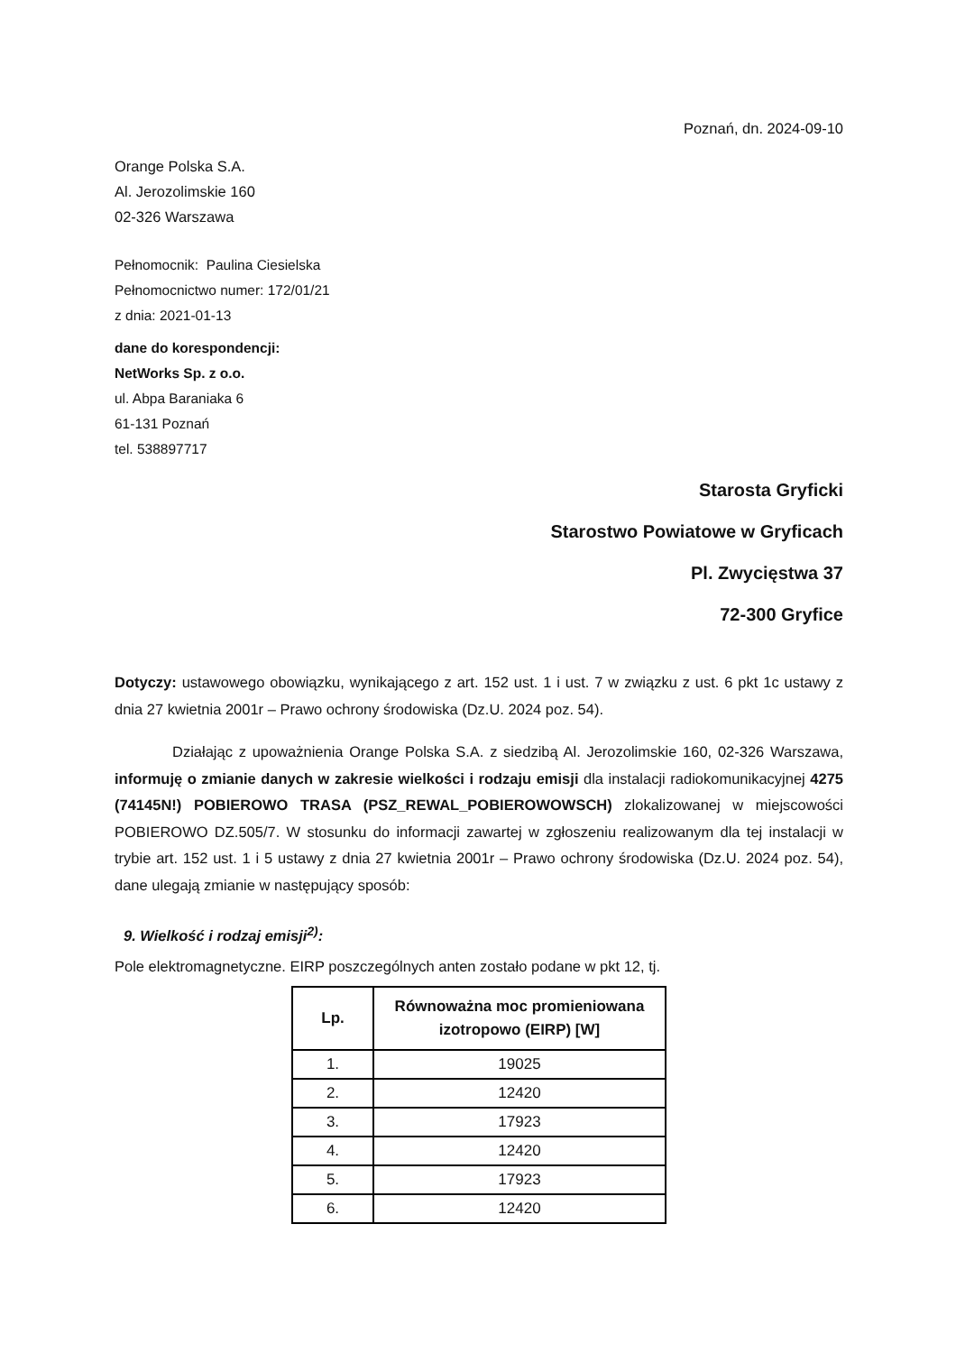Poznań, dn. 2024-09-10
Orange Polska S.A.
Al. Jerozolimskie 160
02-326 Warszawa
Pełnomocnik: Paulina Ciesielska
Pełnomocnictwo numer: 172/01/21
z dnia: 2021-01-13
dane do korespondencji:
NetWorks Sp. z o.o.
ul. Abpa Baraniaka 6
61-131 Poznań
tel. 538897717
Starosta Gryficki
Starostwo Powiatowe w Gryficach
Pl. Zwycięstwa 37
72-300 Gryfice
Dotyczy: ustawowego obowiązku, wynikającego z art. 152 ust. 1 i ust. 7 w związku z ust. 6 pkt 1c ustawy z dnia 27 kwietnia 2001r – Prawo ochrony środowiska (Dz.U. 2024 poz. 54).
Działając z upoważnienia Orange Polska S.A. z siedzibą Al. Jerozolimskie 160, 02-326 Warszawa, informuję o zmianie danych w zakresie wielkości i rodzaju emisji dla instalacji radiokomunikacyjnej 4275 (74145N!) POBIEROWO TRASA (PSZ_REWAL_POBIEROWOWSCH) zlokalizowanej w miejscowości POBIEROWO DZ.505/7. W stosunku do informacji zawartej w zgłoszeniu realizowanym dla tej instalacji w trybie art. 152 ust. 1 i 5 ustawy z dnia 27 kwietnia 2001r – Prawo ochrony środowiska (Dz.U. 2024 poz. 54), dane ulegają zmianie w następujący sposób:
9. Wielkość i rodzaj emisji<sup>2)</sup>:
Pole elektromagnetyczne. EIRP poszczególnych anten zostało podane w pkt 12, tj.
| Lp. | Równoważna moc promieniowana izotropowo (EIRP) [W] |
| --- | --- |
| 1. | 19025 |
| 2. | 12420 |
| 3. | 17923 |
| 4. | 12420 |
| 5. | 17923 |
| 6. | 12420 |